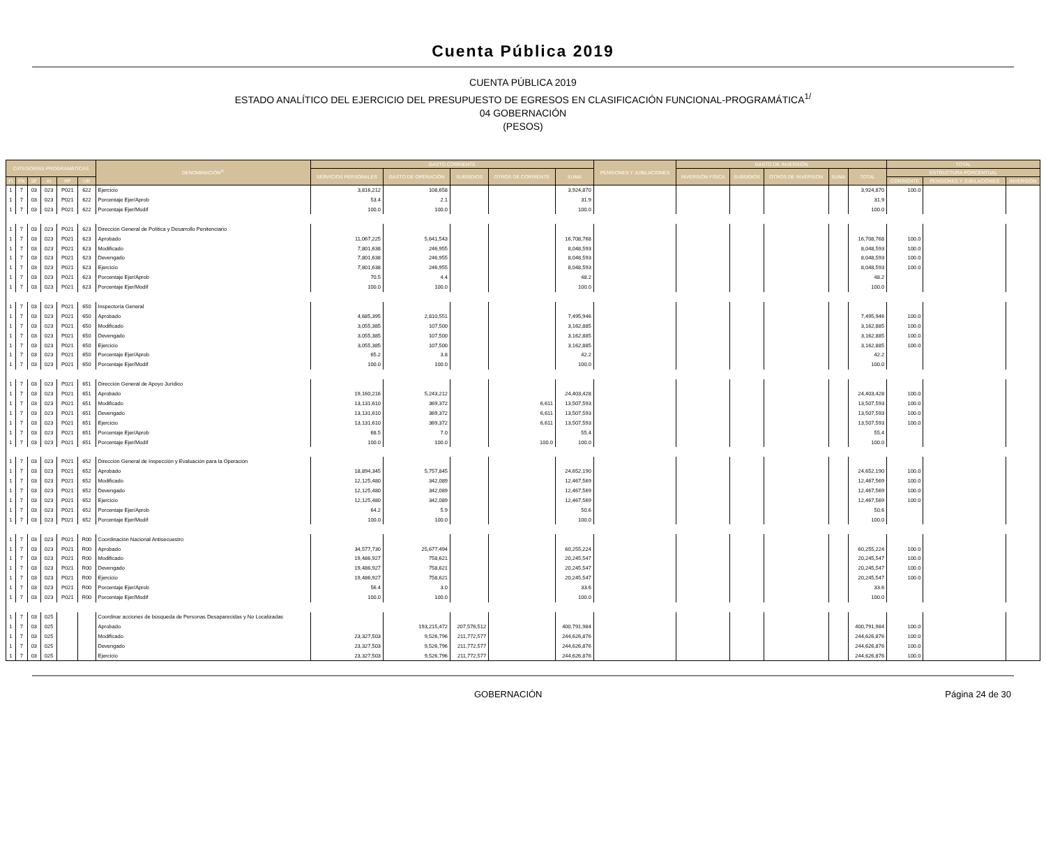Cuenta Pública 2019
CUENTA PÚBLICA 2019
ESTADO ANALÍTICO DEL EJERCICIO DEL PRESUPUESTO DE EGRESOS EN CLASIFICACIÓN FUNCIONAL-PROGRAMÁTICA<sup>1/</sup>
04 GOBERNACIÓN
(PESOS)
| CATEGORÍAS PROGRAMÁTICAS | | | | | | DENOMINACIÓN<sup>2/</sup> | GASTO CORRIENTE | | | | | PENSIONES Y JUBILACIONES | GASTO DE INVERSIÓN | | | | | TOTAL | | | |
| --- | --- | --- | --- | --- | --- | --- | --- | --- | --- | --- | --- | --- | --- | --- | --- | --- | --- | --- | --- | --- | --- |
| | | | | | | | SERVICIOS PERSONALES | GASTO DE OPERACIÓN | SUBSIDIOS | OTROS DE CORRIENTE | SUMA | | INVERSIÓN FÍSICA | SUBSIDIOS | OTROS DE INVERSIÓN | SUMA | TOTAL | ESTRUCTURA PORCENTUAL | | | |
| FI | FN | SF | AI | PP | UR | | | | | | | | | | | | | CORRIENTE | PENSIONES Y JUBILACIONES | INVERSIÓN | |
| 1 | 7 | 03 | 023 | P021 | 622 | Ejercicio | 3,816,212 | 108,658 | | | 3,924,870 | | | | | | | 3,924,870 | 100.0 | | |
| 1 | 7 | 03 | 023 | P021 | 622 | Porcentaje Ejer/Aprob | 53.4 | 2.1 | | | 31.9 | | | | | | 31.9 | | | | |
| 1 | 7 | 03 | 023 | P021 | 622 | Porcentaje Ejer/Modif | 100.0 | 100.0 | | | 100.0 | | | | | | 100.0 | | | | |
| 1 | 7 | 03 | 023 | P021 | 623 | Dirección General de Política y Desarrollo Penitenciario | | | | | | | | | | | | | | | |
| 1 | 7 | 03 | 023 | P021 | 623 | Aprobado | 11,067,225 | 5,641,543 | | | 16,708,768 | | | | | | 16,708,768 | 100.0 | | | |
| 1 | 7 | 03 | 023 | P021 | 623 | Modificado | 7,801,638 | 246,955 | | | 8,048,593 | | | | | | 8,048,593 | 100.0 | | | |
| 1 | 7 | 03 | 023 | P021 | 623 | Devengado | 7,801,638 | 246,955 | | | 8,048,593 | | | | | | 8,048,593 | 100.0 | | | |
| 1 | 7 | 03 | 023 | P021 | 623 | Ejercicio | 7,801,638 | 246,955 | | | 8,048,593 | | | | | | 8,048,593 | 100.0 | | | |
| 1 | 7 | 03 | 023 | P021 | 623 | Porcentaje Ejer/Aprob | 70.5 | 4.4 | | | 48.2 | | | | | | 48.2 | | | | |
| 1 | 7 | 03 | 023 | P021 | 623 | Porcentaje Ejer/Modif | 100.0 | 100.0 | | | 100.0 | | | | | | 100.0 | | | | |
| 1 | 7 | 03 | 023 | P021 | 650 | Inspectoría General | | | | | | | | | | | | | | | |
| 1 | 7 | 03 | 023 | P021 | 650 | Aprobado | 4,685,395 | 2,810,551 | | | 7,495,946 | | | | | | 7,495,946 | 100.0 | | | |
| 1 | 7 | 03 | 023 | P021 | 650 | Modificado | 3,055,385 | 107,500 | | | 3,162,885 | | | | | | 3,162,885 | 100.0 | | | |
| 1 | 7 | 03 | 023 | P021 | 650 | Devengado | 3,055,385 | 107,500 | | | 3,162,885 | | | | | | 3,162,885 | 100.0 | | | |
| 1 | 7 | 03 | 023 | P021 | 650 | Ejercicio | 3,055,385 | 107,500 | | | 3,162,885 | | | | | | 3,162,885 | 100.0 | | | |
| 1 | 7 | 03 | 023 | P021 | 650 | Porcentaje Ejer/Aprob | 65.2 | 3.8 | | | 42.2 | | | | | | 42.2 | | | | |
| 1 | 7 | 03 | 023 | P021 | 650 | Porcentaje Ejer/Modif | 100.0 | 100.0 | | | 100.0 | | | | | | 100.0 | | | | |
| 1 | 7 | 03 | 023 | P021 | 651 | Dirección General de Apoyo Jurídico | | | | | | | | | | | | | | | |
| 1 | 7 | 03 | 023 | P021 | 651 | Aprobado | 19,160,216 | 5,243,212 | | | 24,403,428 | | | | | | 24,403,428 | 100.0 | | | |
| 1 | 7 | 03 | 023 | P021 | 651 | Modificado | 13,131,610 | 369,372 | | 6,611 | 13,507,593 | | | | | | 13,507,593 | 100.0 | | | |
| 1 | 7 | 03 | 023 | P021 | 651 | Devengado | 13,131,610 | 369,372 | | 6,611 | 13,507,593 | | | | | | 13,507,593 | 100.0 | | | |
| 1 | 7 | 03 | 023 | P021 | 651 | Ejercicio | 13,131,610 | 369,372 | | 6,611 | 13,507,593 | | | | | | 13,507,593 | 100.0 | | | |
| 1 | 7 | 03 | 023 | P021 | 651 | Porcentaje Ejer/Aprob | 68.5 | 7.0 | | | 55.4 | | | | | | 55.4 | | | | |
| 1 | 7 | 03 | 023 | P021 | 651 | Porcentaje Ejer/Modif | 100.0 | 100.0 | | 100.0 | 100.0 | | | | | | 100.0 | | | | |
| 1 | 7 | 03 | 023 | P021 | 652 | Dirección General de Inspección y Evaluación para la Operación | | | | | | | | | | | | | | | |
| 1 | 7 | 03 | 023 | P021 | 652 | Aprobado | 18,894,345 | 5,757,845 | | | 24,652,190 | | | | | | 24,652,190 | 100.0 | | | |
| 1 | 7 | 03 | 023 | P021 | 652 | Modificado | 12,125,480 | 342,089 | | | 12,467,569 | | | | | | 12,467,569 | 100.0 | | | |
| 1 | 7 | 03 | 023 | P021 | 652 | Devengado | 12,125,480 | 342,089 | | | 12,467,569 | | | | | | 12,467,569 | 100.0 | | | |
| 1 | 7 | 03 | 023 | P021 | 652 | Ejercicio | 12,125,480 | 342,089 | | | 12,467,569 | | | | | | 12,467,569 | 100.0 | | | |
| 1 | 7 | 03 | 023 | P021 | 652 | Porcentaje Ejer/Aprob | 64.2 | 5.9 | | | 50.6 | | | | | | 50.6 | | | | |
| 1 | 7 | 03 | 023 | P021 | 652 | Porcentaje Ejer/Modif | 100.0 | 100.0 | | | 100.0 | | | | | | 100.0 | | | | |
| 1 | 7 | 03 | 023 | P021 | R00 | Coordinación Nacional Antisecuestro | | | | | | | | | | | | | | | |
| 1 | 7 | 03 | 023 | P021 | R00 | Aprobado | 34,577,730 | 25,677,494 | | | 60,255,224 | | | | | | 60,255,224 | 100.0 | | | |
| 1 | 7 | 03 | 023 | P021 | R00 | Modificado | 19,486,927 | 758,621 | | | 20,245,547 | | | | | | 20,245,547 | 100.0 | | | |
| 1 | 7 | 03 | 023 | P021 | R00 | Devengado | 19,486,927 | 758,621 | | | 20,245,547 | | | | | | 20,245,547 | 100.0 | | | |
| 1 | 7 | 03 | 023 | P021 | R00 | Ejercicio | 19,486,927 | 758,621 | | | 20,245,547 | | | | | | 20,245,547 | 100.0 | | | |
| 1 | 7 | 03 | 023 | P021 | R00 | Porcentaje Ejer/Aprob | 56.4 | 3.0 | | | 33.6 | | | | | | 33.6 | | | | |
| 1 | 7 | 03 | 023 | P021 | R00 | Porcentaje Ejer/Modif | 100.0 | 100.0 | | | 100.0 | | | | | | 100.0 | | | | |
| 1 | 7 | 03 | 025 | | | Coordinar acciones de búsqueda de Personas Desaparecidas y No Localizadas | | | | | | | | | | | | | | | |
| 1 | 7 | 03 | 025 | | | Aprobado | | 193,215,472 | 207,576,512 | | 400,791,984 | | | | | | 400,791,984 | 100.0 | | | |
| 1 | 7 | 03 | 025 | | | Modificado | 23,327,503 | 9,526,796 | 211,772,577 | | 244,626,876 | | | | | | 244,626,876 | 100.0 | | | |
| 1 | 7 | 03 | 025 | | | Devengado | 23,327,503 | 9,526,796 | 211,772,577 | | 244,626,876 | | | | | | 244,626,876 | 100.0 | | | |
| 1 | 7 | 03 | 025 | | | Ejercicio | 23,327,503 | 9,526,796 | 211,772,577 | | 244,626,876 | | | | | | 244,626,876 | 100.0 | | | |
GOBERNACIÓN Página 24 de 30